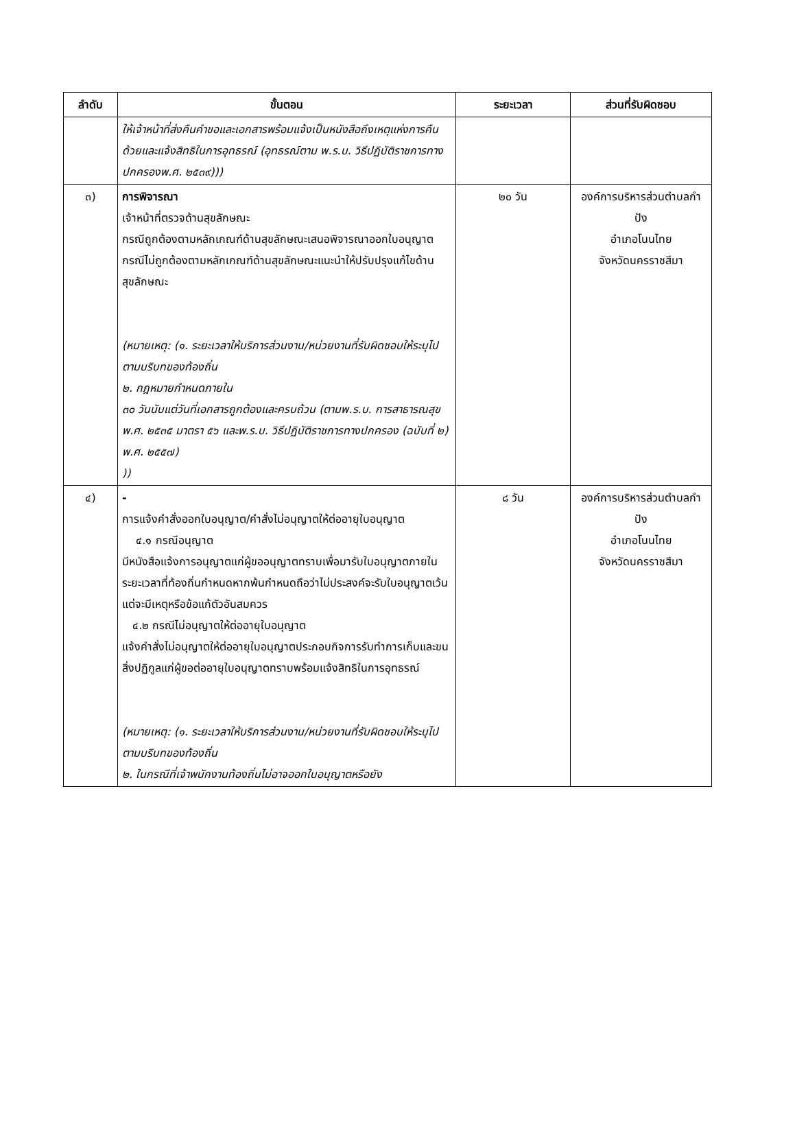| ลำดับ | ขั้นตอน | ระยะเวลา | ส่วนที่รับผิดชอบ |
| --- | --- | --- | --- |
| | ให้เจ้าหน้าที่ส่งคืนคำขอและเอกสารพร้อมแจ้งเป็นหนังสือถึงเหตุแห่งการคืนด้วยและแจ้งสิทธิในการอุทธรณ์ (อุทธรณ์ตาม พ.ร.บ. วิธีปฏิบัติราชการทางปกครองพ.ศ. ๒๕๓๙))) | | |
| ๓) | การพิจารณา เจ้าหน้าที่ตรวจด้านสุขลักษณะ กรณีถูกต้องตามหลักเกณฑ์ด้านสุขลักษณะเสนอพิจารณาออกใบอนุญาต กรณีไม่ถูกต้องตามหลักเกณฑ์ด้านสุขลักษณะแนะนำให้ปรับปรุงแก้ไขด้านสุขลักษณะ (หมายเหตุ: (๑. ระยะเวลาให้บริการส่วนงาน/หน่วยงานที่รับผิดชอบให้ระบุไปตามบริบทของท้องถิ่น ๒. กฎหมายกำหนดภายใน ๓๐ วันนับแต่วันที่เอกสารถูกต้องและครบถ้วน (ตามพ.ร.บ. การสาธารณสุขพ.ศ. ๒๕๓๕ มาตรา ๕๖ และพ.ร.บ. วิธีปฏิบัติราชการทางปกครอง (ฉบับที่ ๒) พ.ศ. ๒๕๕๗) )) | ๒๐ วัน | องค์การบริหารส่วนตำบลกำปัง อำเภอโนนไทย จังหวัดนครราชสีมา |
| ๔) | - การแจ้งคำสั่งออกใบอนุญาต/คำสั่งไม่อนุญาตให้ต่ออายุใบอนุญาต ๔.๑ กรณีอนุญาต มีหนังสือแจ้งการอนุญาตแก่ผู้ขออนุญาตทราบเพื่อมารับใบอนุญาตภายในระยะเวลาที่ท้องถิ่นกำหนดหากพ้นกำหนดถือว่าไม่ประสงค์จะรับใบอนุญาตเว้นแต่จะมีเหตุหรือข้อแก้ตัวอันสมควร ๔.๒ กรณีไม่อนุญาตให้ต่ออายุใบอนุญาต แจ้งคำสั่งไม่อนุญาตให้ต่ออายุใบอนุญาตประกอบกิจการรับทำการเก็บและขนสิ่งปฏิกูลแก่ผู้ขอต่ออายุใบอนุญาตทราบพร้อมแจ้งสิทธิในการอุทธรณ์ (หมายเหตุ: (๑. ระยะเวลาให้บริการส่วนงาน/หน่วยงานที่รับผิดชอบให้ระบุไปตามบริบทของท้องถิ่น ๒. ในกรณีที่เจ้าพนักงานท้องถิ่นไม่อาจออกใบอนุญาตหรือยัง | ๘ วัน | องค์การบริหารส่วนตำบลกำปัง อำเภอโนนไทย จังหวัดนครราชสีมา |